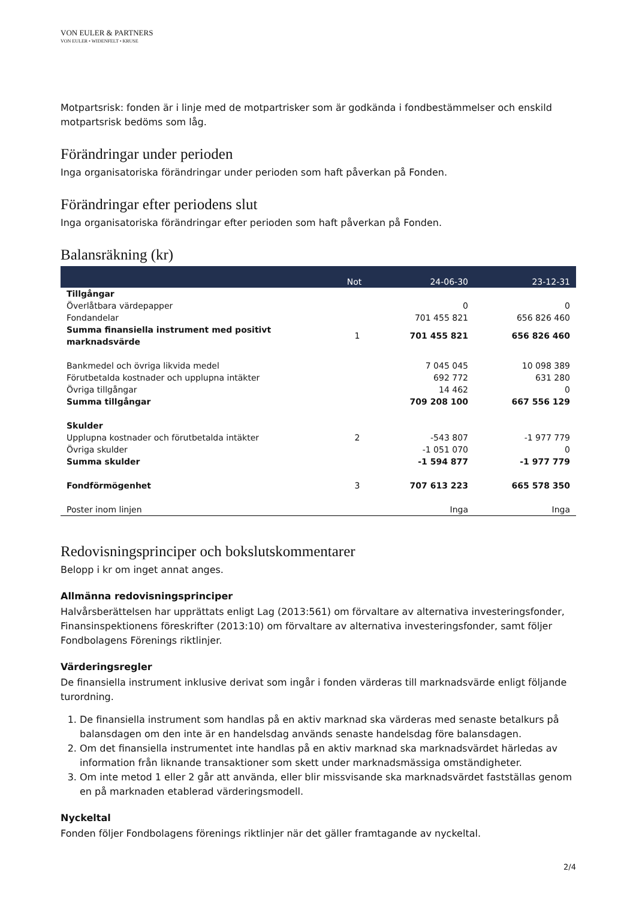VON EULER & PARTNERS
VON EULER • WIDENFELT • KRUSE
Motpartsrisk: fonden är i linje med de motpartrisker som är godkända i fondbestämmelser och enskild motpartsrisk bedöms som låg.
Förändringar under perioden
Inga organisatoriska förändringar under perioden som haft påverkan på Fonden.
Förändringar efter periodens slut
Inga organisatoriska förändringar efter perioden som haft påverkan på Fonden.
Balansräkning (kr)
| | Not | 24-06-30 | 23-12-31 |
| --- | --- | --- | --- |
| Tillgångar | | | |
| Överlåtbara värdepapper | | 0 | 0 |
| Fondandelar | | 701 455 821 | 656 826 460 |
| Summa finansiella instrument med positivt marknadsvärde | 1 | 701 455 821 | 656 826 460 |
| Bankmedel och övriga likvida medel | | 7 045 045 | 10 098 389 |
| Förutbetalda kostnader och upplupna intäkter | | 692 772 | 631 280 |
| Övriga tillgångar | | 14 462 | 0 |
| Summa tillgångar | | 709 208 100 | 667 556 129 |
| Skulder | | | |
| Upplupna kostnader och förutbetalda intäkter | 2 | -543 807 | -1 977 779 |
| Övriga skulder | | -1 051 070 | 0 |
| Summa skulder | | -1 594 877 | -1 977 779 |
| Fondförmögenhet | 3 | 707 613 223 | 665 578 350 |
| Poster inom linjen | | Inga | Inga |
Redovisningsprinciper och bokslutskommentarer
Belopp i kr om inget annat anges.
Allmänna redovisningsprinciper
Halvårsberättelsen har upprättats enligt Lag (2013:561) om förvaltare av alternativa investeringsfonder, Finansinspektionens föreskrifter (2013:10) om förvaltare av alternativa investeringsfonder, samt följer Fondbolagens Förenings riktlinjer.
Värderingsregler
De finansiella instrument inklusive derivat som ingår i fonden värderas till marknadsvärde enligt följande turordning.
1. De finansiella instrument som handlas på en aktiv marknad ska värderas med senaste betalkurs på balansdagen om den inte är en handelsdag används senaste handelsdag före balansdagen.
2. Om det finansiella instrumentet inte handlas på en aktiv marknad ska marknadsvärdet härledas av information från liknande transaktioner som skett under marknadsmässiga omständigheter.
3. Om inte metod 1 eller 2 går att använda, eller blir missvisande ska marknadsvärdet fastställas genom en på marknaden etablerad värderingsmodell.
Nyckeltal
Fonden följer Fondbolagens förenings riktlinjer när det gäller framtagande av nyckeltal.
2/4